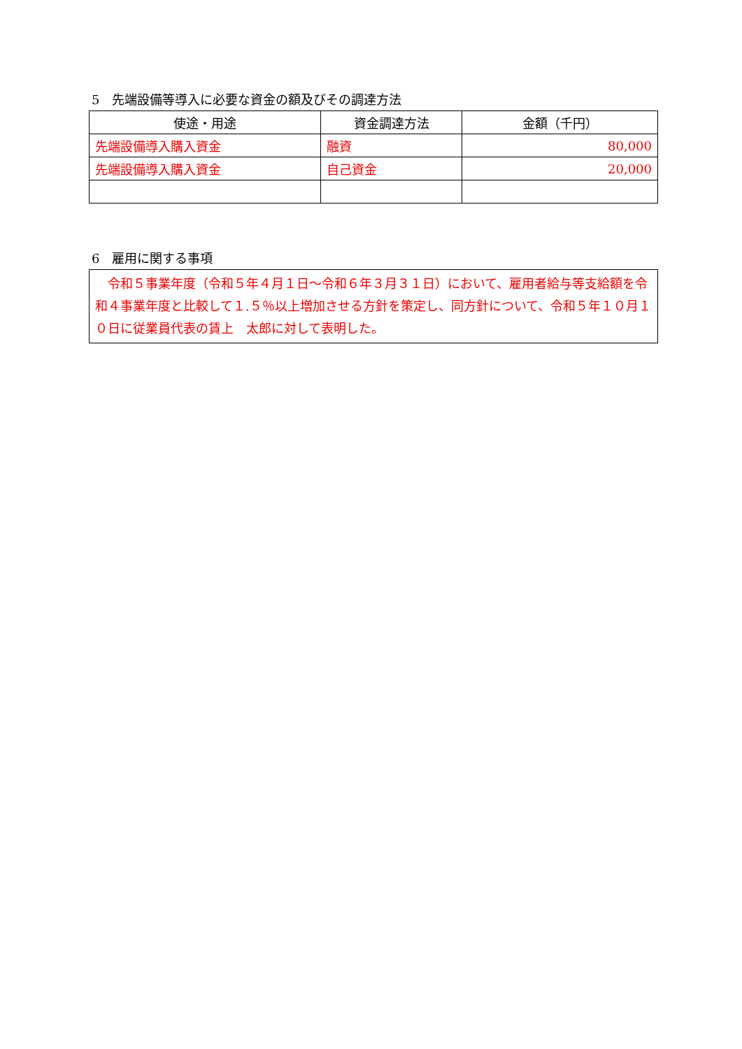5　先端設備等導入に必要な資金の額及びその調達方法
| 使途・用途 | 資金調達方法 | 金額（千円） |
| --- | --- | --- |
| 先端設備導入購入資金 | 融資 | 80,000 |
| 先端設備導入購入資金 | 自己資金 | 20,000 |
6　雇用に関する事項
　令和５事業年度（令和５年４月１日～令和６年３月３１日）において、雇用者給与等支給額を令和４事業年度と比較して１.５％以上増加させる方針を策定し、同方針について、令和５年１０月１０日に従業員代表の賃上　太郎に対して表明した。